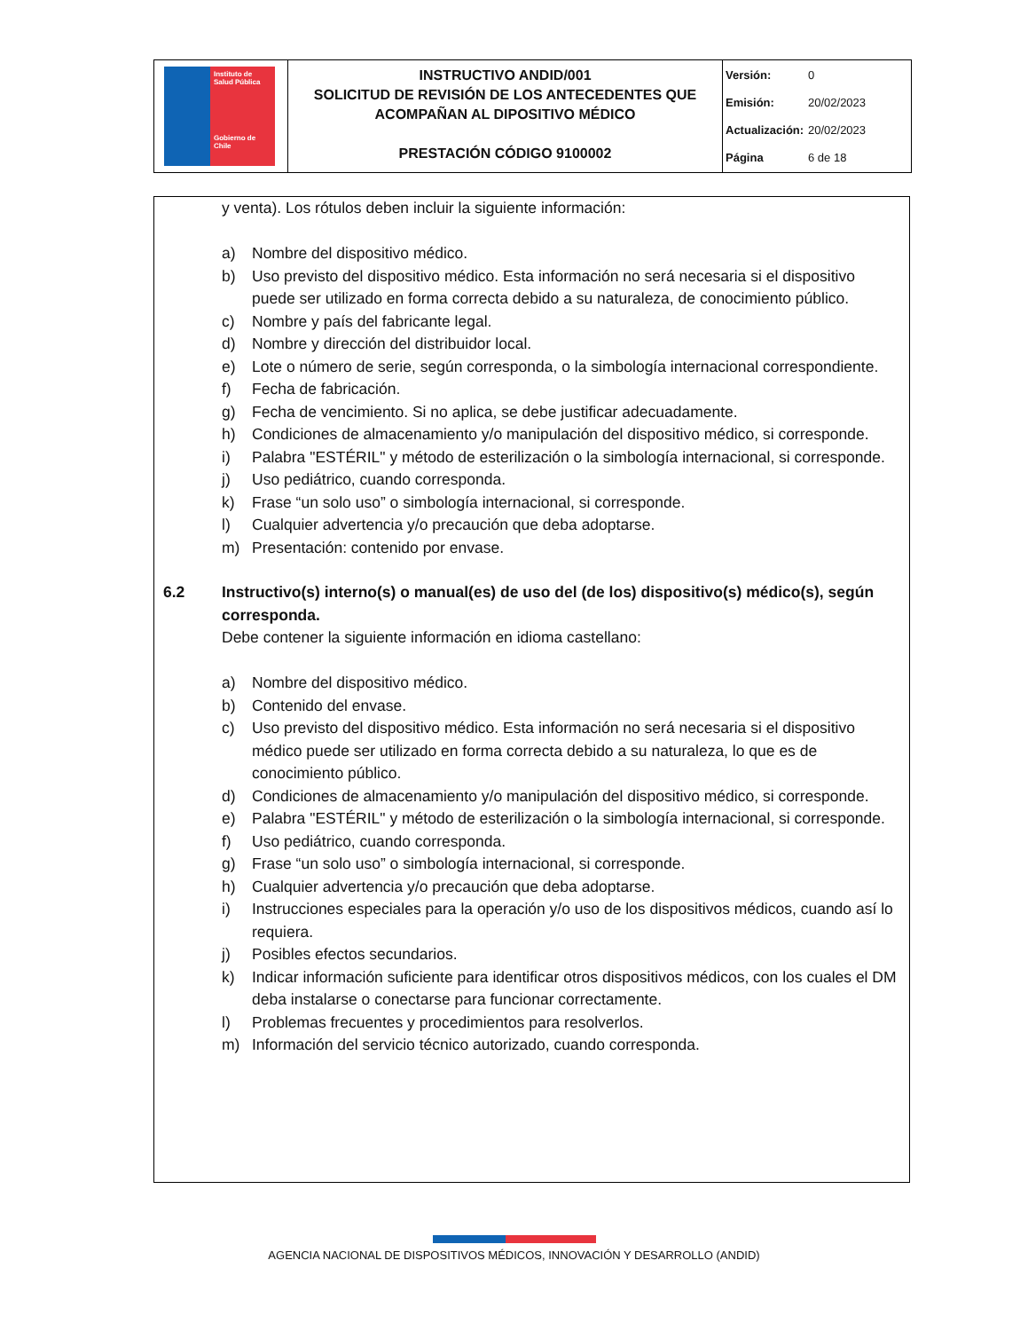| Instituto de Salud Pública Gobierno de Chile | INSTRUCTIVO ANDID/001 SOLICITUD DE REVISIÓN DE LOS ANTECEDENTES QUE ACOMPAÑAN AL DIPOSITIVO MÉDICO PRESTACIÓN CÓDIGO 9100002 | Versión: 0 Emisión: 20/02/2023 Actualización: 20/02/2023 Página 6 de 18 |
y venta). Los rótulos deben incluir la siguiente información:
a) Nombre del dispositivo médico.
b) Uso previsto del dispositivo médico. Esta información no será necesaria si el dispositivo puede ser utilizado en forma correcta debido a su naturaleza, de conocimiento público.
c) Nombre y país del fabricante legal.
d) Nombre y dirección del distribuidor local.
e) Lote o número de serie, según corresponda, o la simbología internacional correspondiente.
f) Fecha de fabricación.
g) Fecha de vencimiento. Si no aplica, se debe justificar adecuadamente.
h) Condiciones de almacenamiento y/o manipulación del dispositivo médico, si corresponde.
i) Palabra "ESTÉRIL" y método de esterilización o la simbología internacional, si corresponde.
j) Uso pediátrico, cuando corresponda.
k) Frase “un solo uso” o simbología internacional, si corresponde.
l) Cualquier advertencia y/o precaución que deba adoptarse.
m) Presentación: contenido por envase.
6.2 Instructivo(s) interno(s) o manual(es) de uso del (de los) dispositivo(s) médico(s), según corresponda.
Debe contener la siguiente información en idioma castellano:
a) Nombre del dispositivo médico.
b) Contenido del envase.
c) Uso previsto del dispositivo médico. Esta información no será necesaria si el dispositivo médico puede ser utilizado en forma correcta debido a su naturaleza, lo que es de conocimiento público.
d) Condiciones de almacenamiento y/o manipulación del dispositivo médico, si corresponde.
e) Palabra "ESTÉRIL" y método de esterilización o la simbología internacional, si corresponde.
f) Uso pediátrico, cuando corresponda.
g) Frase “un solo uso” o simbología internacional, si corresponde.
h) Cualquier advertencia y/o precaución que deba adoptarse.
i) Instrucciones especiales para la operación y/o uso de los dispositivos médicos, cuando así lo requiera.
j) Posibles efectos secundarios.
k) Indicar información suficiente para identificar otros dispositivos médicos, con los cuales el DM deba instalarse o conectarse para funcionar correctamente.
l) Problemas frecuentes y procedimientos para resolverlos.
m) Información del servicio técnico autorizado, cuando corresponda.
AGENCIA NACIONAL DE DISPOSITIVOS MÉDICOS, INNOVACIÓN Y DESARROLLO (ANDID)